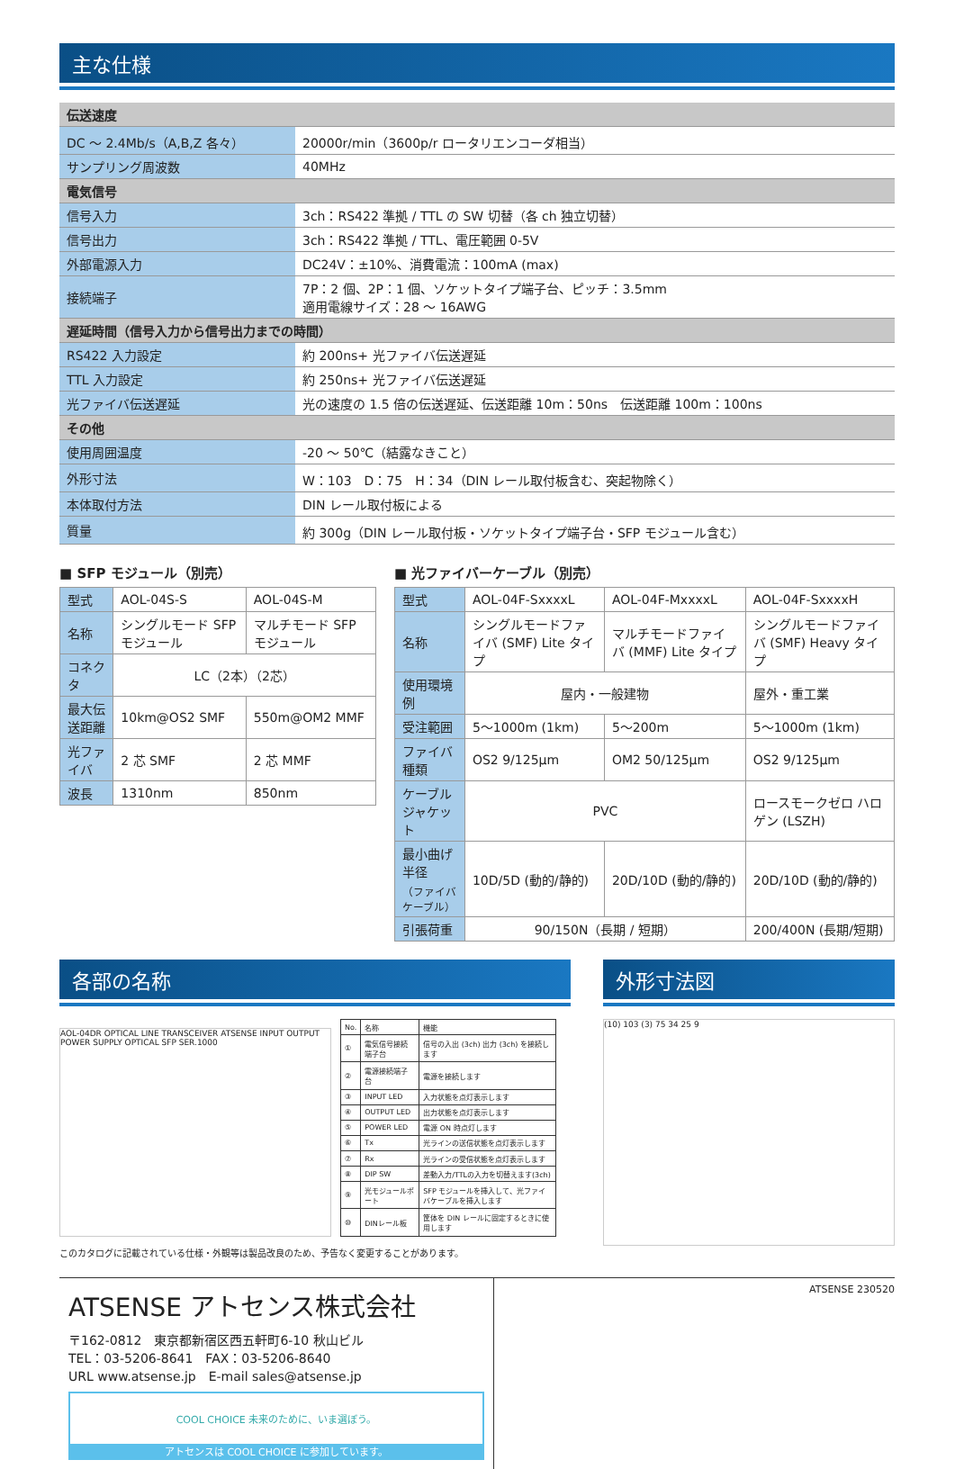主な仕様
| 伝送速度 | |
| DC ～ 2.4Mb/s（A,B,Z 各々） | 20000r/min（3600p/r ロータリエンコーダ相当） |
| サンプリング周波数 | 40MHz |
| 電気信号 | |
| 信号入力 | 3ch：RS422 準拠 / TTL の SW 切替（各 ch 独立切替） |
| 信号出力 | 3ch：RS422 準拠 / TTL、電圧範囲 0-5V |
| 外部電源入力 | DC24V：±10%、消費電流：100mA (max) |
| 接続端子 | 7P：2 個、2P：1 個、ソケットタイプ端子台、ピッチ：3.5mm 適用電線サイズ：28 ～ 16AWG |
| 遅延時間（信号入力から信号出力までの時間） | |
| RS422 入力設定 | 約 200ns+ 光ファイバ伝送遅延 |
| TTL 入力設定 | 約 250ns+ 光ファイバ伝送遅延 |
| 光ファイバ伝送遅延 | 光の速度の 1.5 倍の伝送遅延、伝送距離 10m：50ns 伝送距離 100m：100ns |
| その他 | |
| 使用周囲温度 | -20 ～ 50℃（結露なきこと） |
| 外形寸法 | W：103 D：75 H：34（DIN レール取付板含む、突起物除く） |
| 本体取付方法 | DIN レール取付板による |
| 質量 | 約 300g（DIN レール取付板・ソケットタイプ端子台・SFP モジュール含む） |
■ SFP モジュール（別売）
| 型式 | AOL-04S-S | AOL-04S-M |
| 名称 | シングルモード SFP モジュール | マルチモード SFP モジュール |
| コネクタ | LC（2本）（2芯） | |
| 最大伝送距離 | 10km@OS2 SMF | 550m@OM2 MMF |
| 光ファイバ | 2 芯 SMF | 2 芯 MMF |
| 波長 | 1310nm | 850nm |
■ 光ファイバーケーブル（別売）
| 型式 | AOL-04F-SxxxxL | AOL-04F-MxxxxL | AOL-04F-SxxxxH |
| 名称 | シングルモードファイバ (SMF) Lite タイプ | マルチモードファイバ (MMF) Lite タイプ | シングルモードファイバ (SMF) Heavy タイプ |
| 使用環境例 | 屋内・一般建物 | | 屋外・重工業 |
| 受注範囲 | 5～1000m (1km) | 5～200m | 5～1000m (1km) |
| ファイバ種類 | OS2 9/125μm | OM2 50/125μm | OS2 9/125μm |
| ケーブル ジャケット | PVC | | ロースモークゼロ ハロゲン (LSZH) |
| 最小曲げ半径 （ファイバケーブル） | 10D/5D (動的/静的) | 20D/10D (動的/静的) | 20D/10D (動的/静的) |
| 引張荷重 | 90/150N（長期 / 短期） | | 200/400N (長期/短期) |
各部の名称
AOL-04DR OPTICAL LINE TRANSCEIVER ATSENSE INPUT OUTPUT POWER SUPPLY OPTICAL SFP SER.1000
| No. | 名称 | 機能 |
| ① | 電気信号接続端子台 | 信号の入出 (3ch) 出力 (3ch) を接続します |
| ② | 電源接続端子台 | 電源を接続します |
| ③ | INPUT LED | 入力状態を点灯表示します |
| ④ | OUTPUT LED | 出力状態を点灯表示します |
| ⑤ | POWER LED | 電源 ON 時点灯します |
| ⑥ | Tx | 光ラインの送信状態を点灯表示します |
| ⑦ | Rx | 光ラインの受信状態を点灯表示します |
| ⑧ | DIP SW | 差動入力/TTLの入力を切替えます(3ch) |
| ⑨ | 光モジュールポート | SFP モジュールを挿入して、光ファイバケーブルを挿入します |
| ⑩ | DINレール板 | 筐体を DIN レールに固定するときに使用します |
このカタログに記載されている仕様・外観等は製品改良のため、予告なく変更することがあります。
外形寸法図
(10) 103 (3) 75 34 25 9
ATSENSE アトセンス株式会社
〒162-0812　東京都新宿区西五軒町6-10 秋山ビル
TEL：03-5206-8641　FAX：03-5206-8640
URL www.atsense.jp　E-mail sales@atsense.jp
COOL CHOICE 未来のために、いま選ぼう。
アトセンスは COOL CHOICE に参加しています。
ATSENSE 230520